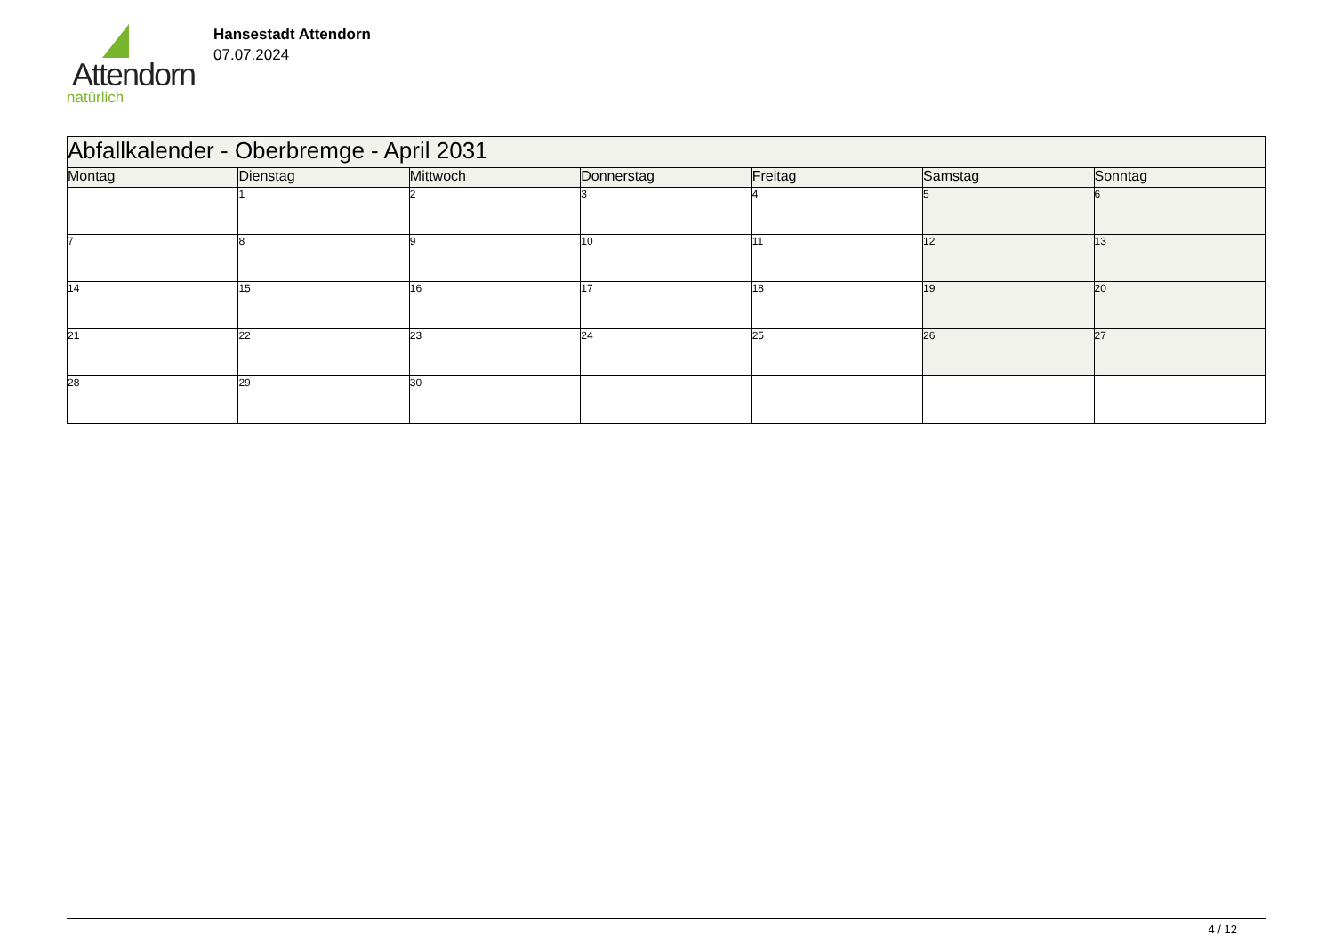Attendorn
natürlich
Hansestadt Attendorn
07.07.2024
| Abfallkalender - Oberbremge - April 2031 | | | | | | |
| Montag | Dienstag | Mittwoch | Donnerstag | Freitag | Samstag | Sonntag |
| | 1 | 2 | 3 | 4 | 5 | 6 |
| 7 | 8 | 9 | 10 | 11 | 12 | 13 |
| 14 | 15 | 16 | 17 | 18 | 19 | 20 |
| 21 | 22 | 23 | 24 | 25 | 26 | 27 |
| 28 | 29 | 30 | | | | |
4 / 12